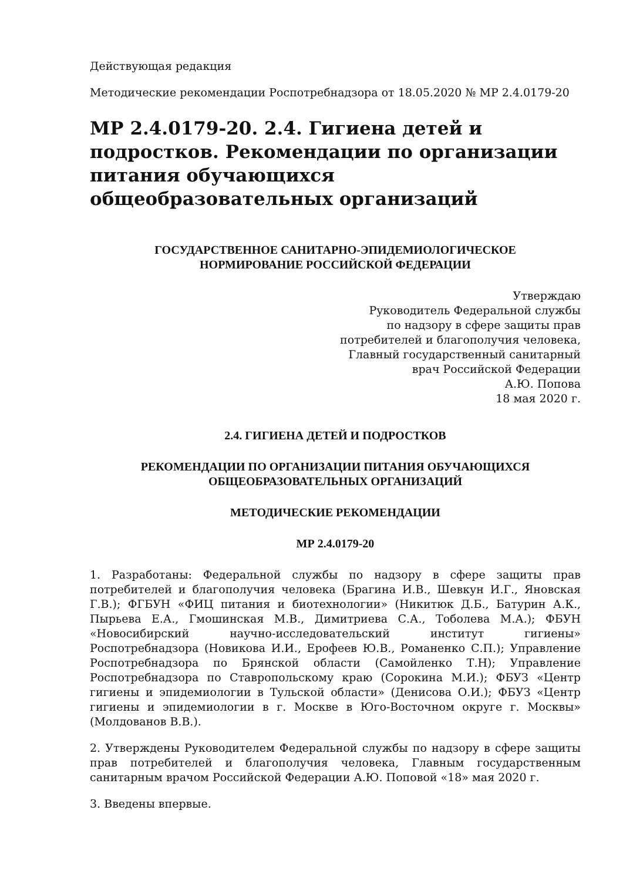Действующая редакция
Методические рекомендации Роспотребнадзора от 18.05.2020 № МР 2.4.0179-20
МР 2.4.0179-20. 2.4. Гигиена детей и подростков. Рекомендации по организации питания обучающихся общеобразовательных организаций
ГОСУДАРСТВЕННОЕ САНИТАРНО-ЭПИДЕМИОЛОГИЧЕСКОЕ
НОРМИРОВАНИЕ РОССИЙСКОЙ ФЕДЕРАЦИИ
Утверждаю
Руководитель Федеральной службы
по надзору в сфере защиты прав
потребителей и благополучия человека,
Главный государственный санитарный
врач Российской Федерации
А.Ю. Попова
18 мая 2020 г.
2.4. ГИГИЕНА ДЕТЕЙ И ПОДРОСТКОВ
РЕКОМЕНДАЦИИ ПО ОРГАНИЗАЦИИ ПИТАНИЯ ОБУЧАЮЩИХСЯ
ОБЩЕОБРАЗОВАТЕЛЬНЫХ ОРГАНИЗАЦИЙ
МЕТОДИЧЕСКИЕ РЕКОМЕНДАЦИИ
МР 2.4.0179-20
1. Разработаны: Федеральной службы по надзору в сфере защиты прав потребителей и благополучия человека (Брагина И.В., Шевкун И.Г., Яновская Г.В.); ФГБУН «ФИЦ питания и биотехнологии» (Никитюк Д.Б., Батурин А.К., Пырьева Е.А., Гмошинская М.В., Димитриева С.А., Тоболева М.А.); ФБУН «Новосибирский научно-исследовательский институт гигиены» Роспотребнадзора (Новикова И.И., Ерофеев Ю.В., Романенко С.П.); Управление Роспотребнадзора по Брянской области (Самойленко Т.Н); Управление Роспотребнадзора по Ставропольскому краю (Сорокина М.И.); ФБУЗ «Центр гигиены и эпидемиологии в Тульской области» (Денисова О.И.); ФБУЗ «Центр гигиены и эпидемиологии в г. Москве в Юго-Восточном округе г. Москвы» (Молдованов В.В.).
2. Утверждены Руководителем Федеральной службы по надзору в сфере защиты прав потребителей и благополучия человека, Главным государственным санитарным врачом Российской Федерации А.Ю. Поповой «18» мая 2020 г.
3. Введены впервые.